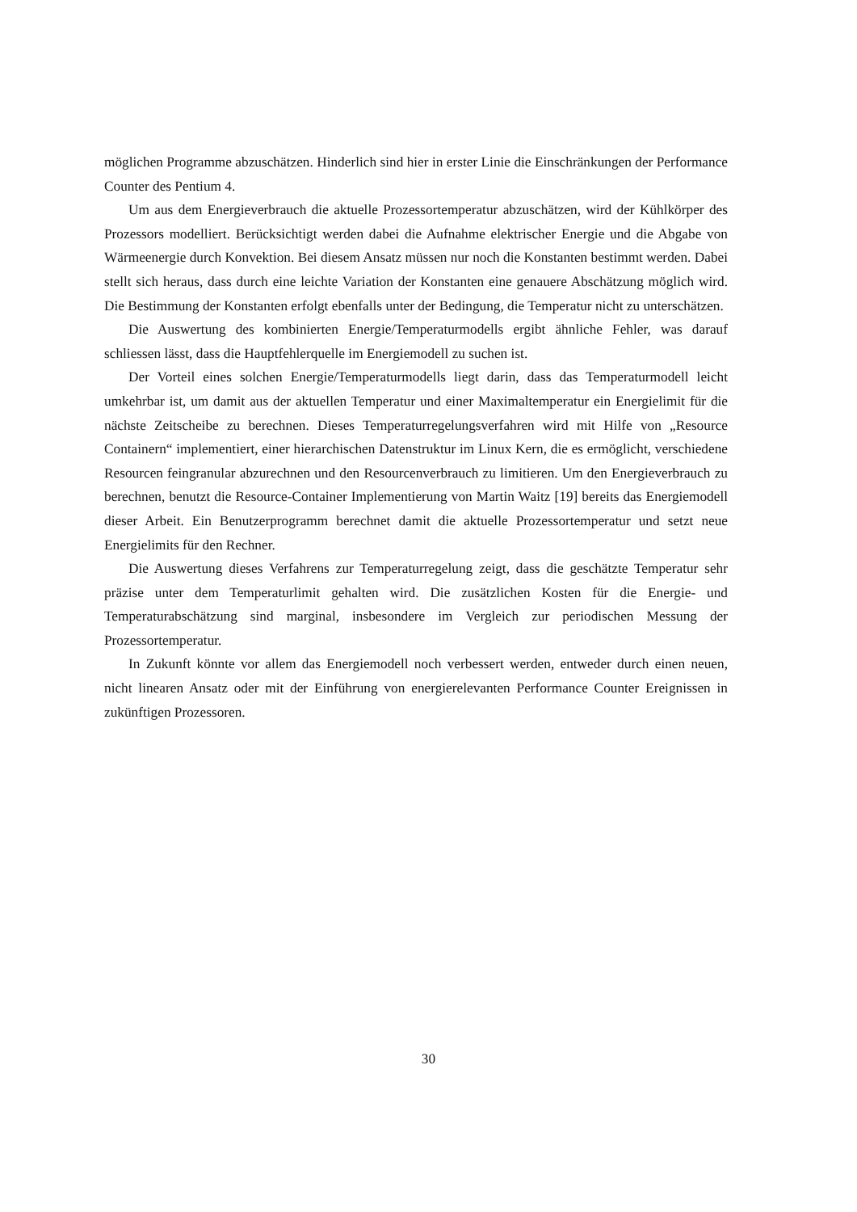möglichen Programme abzuschätzen. Hinderlich sind hier in erster Linie die Einschränkungen der Performance Counter des Pentium 4.
Um aus dem Energieverbrauch die aktuelle Prozessortemperatur abzuschätzen, wird der Kühlkörper des Prozessors modelliert. Berücksichtigt werden dabei die Aufnahme elektrischer Energie und die Abgabe von Wärmeenergie durch Konvektion. Bei diesem Ansatz müssen nur noch die Konstanten bestimmt werden. Dabei stellt sich heraus, dass durch eine leichte Variation der Konstanten eine genauere Abschätzung möglich wird. Die Bestimmung der Konstanten erfolgt ebenfalls unter der Bedingung, die Temperatur nicht zu unterschätzen.
Die Auswertung des kombinierten Energie/Temperaturmodells ergibt ähnliche Fehler, was darauf schliessen lässt, dass die Hauptfehlerquelle im Energiemodell zu suchen ist.
Der Vorteil eines solchen Energie/Temperaturmodells liegt darin, dass das Temperaturmodell leicht umkehrbar ist, um damit aus der aktuellen Temperatur und einer Maximaltemperatur ein Energielimit für die nächste Zeitscheibe zu berechnen. Dieses Temperaturregelungsverfahren wird mit Hilfe von „Resource Containern“ implementiert, einer hierarchischen Datenstruktur im Linux Kern, die es ermöglicht, verschiedene Resourcen feingranular abzurechnen und den Resourcenverbrauch zu limitieren. Um den Energieverbrauch zu berechnen, benutzt die Resource-Container Implementierung von Martin Waitz [19] bereits das Energiemodell dieser Arbeit. Ein Benutzerprogramm berechnet damit die aktuelle Prozessortemperatur und setzt neue Energielimits für den Rechner.
Die Auswertung dieses Verfahrens zur Temperaturregelung zeigt, dass die geschätzte Temperatur sehr präzise unter dem Temperaturlimit gehalten wird. Die zusätzlichen Kosten für die Energie- und Temperaturabschätzung sind marginal, insbesondere im Vergleich zur periodischen Messung der Prozessortemperatur.
In Zukunft könnte vor allem das Energiemodell noch verbessert werden, entweder durch einen neuen, nicht linearen Ansatz oder mit der Einführung von energierelevanten Performance Counter Ereignissen in zukünftigen Prozessoren.
30